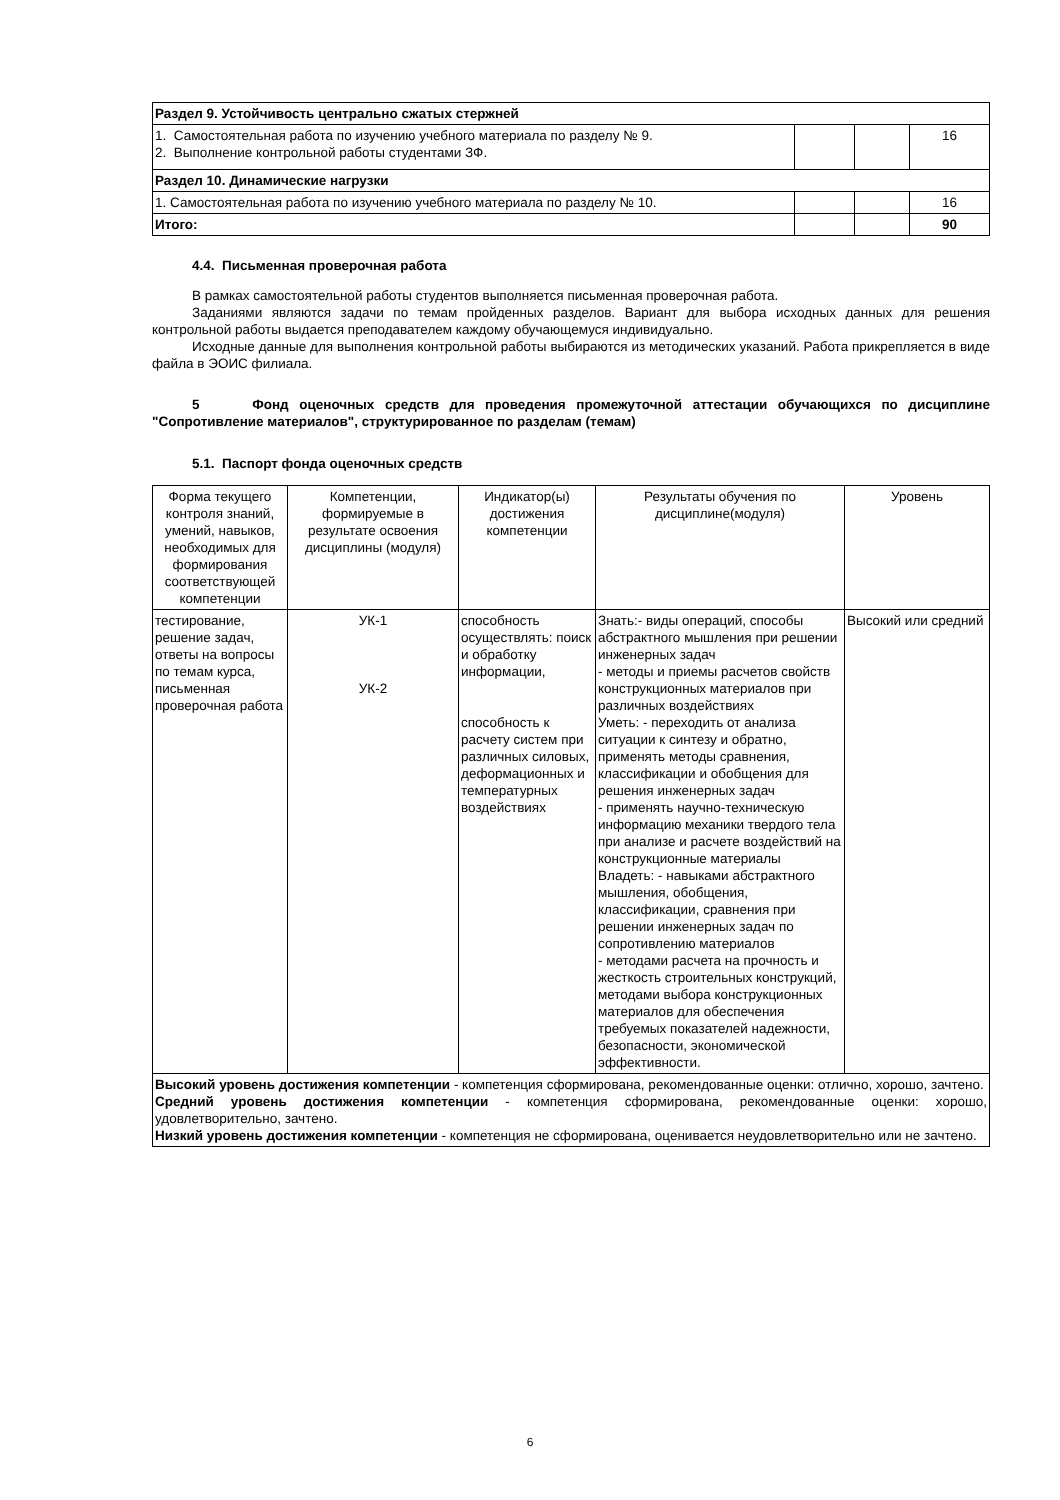| Раздел 9. Устойчивость центрально сжатых стержней | | | |
| 1. Самостоятельная работа по изучению учебного материала по разделу № 9. 2. Выполнение контрольной работы студентами ЗФ. | | | 16 |
| Раздел 10. Динамические нагрузки | | | |
| 1. Самостоятельная работа по изучению учебного материала по разделу № 10. | | | 16 |
| Итого: | | | 90 |
4.4. Письменная проверочная работа
В рамках самостоятельной работы студентов выполняется письменная проверочная работа.
Заданиями являются задачи по темам пройденных разделов. Вариант для выбора исходных данных для решения контрольной работы выдается преподавателем каждому обучающемуся индивидуально.
Исходные данные для выполнения контрольной работы выбираются из методических указаний. Работа прикрепляется в виде файла в ЭОИС филиала.
5 Фонд оценочных средств для проведения промежуточной аттестации обучающихся по дисциплине "Сопротивление материалов", структурированное по разделам (темам)
5.1. Паспорт фонда оценочных средств
| Форма текущего контроля знаний, умений, навыков, необходимых для формирования соответствующей компетенции | Компетенции, формируемые в результате освоения дисциплины (модуля) | Индикатор(ы) достижения компетенции | Результаты обучения по дисциплине(модуля) | Уровень |
| --- | --- | --- | --- | --- |
| тестирование, решение задач, ответы на вопросы по темам курса, письменная проверочная работа | УК-1 УК-2 | способность осуществлять: поиск и обработку информации, способность к расчету систем при различных силовых, деформационных и температурных воздействиях | Знать:- виды операций, способы абстрактного мышления при решении инженерных задач - методы и приемы расчетов свойств конструкционных материалов при различных воздействиях Уметь: - переходить от анализа ситуации к синтезу и обратно, применять методы сравнения, классификации и обобщения для решения инженерных задач - применять научно-техническую информацию механики твердого тела при анализе и расчете воздействий на конструкционные материалы Владеть: - навыками абстрактного мышления, обобщения, классификации, сравнения при решении инженерных задач по сопротивлению материалов - методами расчета на прочность и жесткость строительных конструкций, методами выбора конструкционных материалов для обеспечения требуемых показателей надежности, безопасности, экономической эффективности. | Высокий или средний |
| Высокий уровень достижения компетенции - компетенция сформирована, рекомендованные оценки: отлично, хорошо, зачтено. Средний уровень достижения компетенции - компетенция сформирована, рекомендованные оценки: хорошо, удовлетворительно, зачтено. Низкий уровень достижения компетенции - компетенция не сформирована, оценивается неудовлетворительно или не зачтено. | | | | |
6